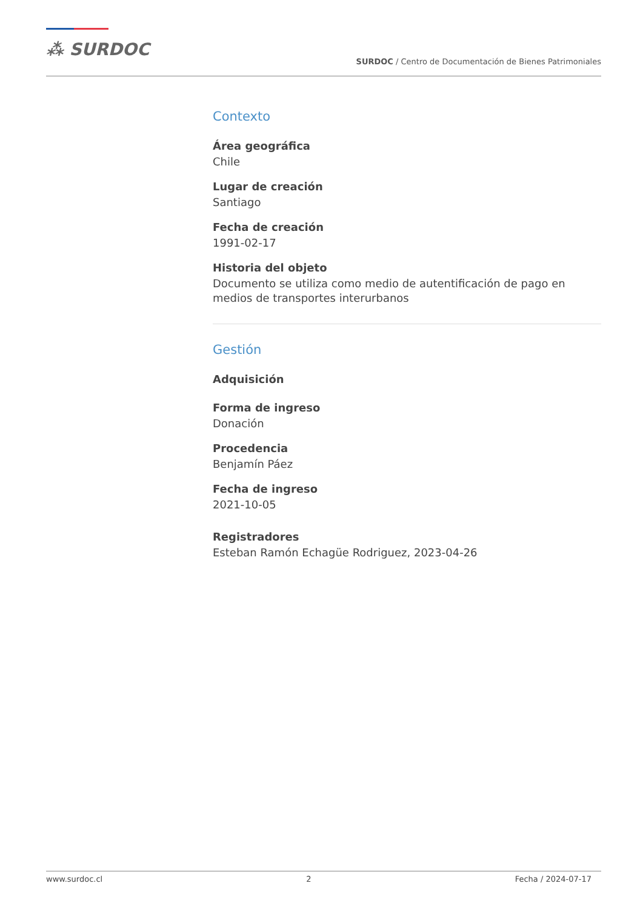⁂ SURDOC
SURDOC / Centro de Documentación de Bienes Patrimoniales
Contexto
Área geográfica
Chile
Lugar de creación
Santiago
Fecha de creación
1991-02-17
Historia del objeto
Documento se utiliza como medio de autentificación de pago en medios de transportes interurbanos
Gestión
Adquisición
Forma de ingreso
Donación
Procedencia
Benjamín Páez
Fecha de ingreso
2021-10-05
Registradores
Esteban Ramón Echagüe Rodriguez, 2023-04-26
www.surdoc.cl 2 Fecha / 2024-07-17